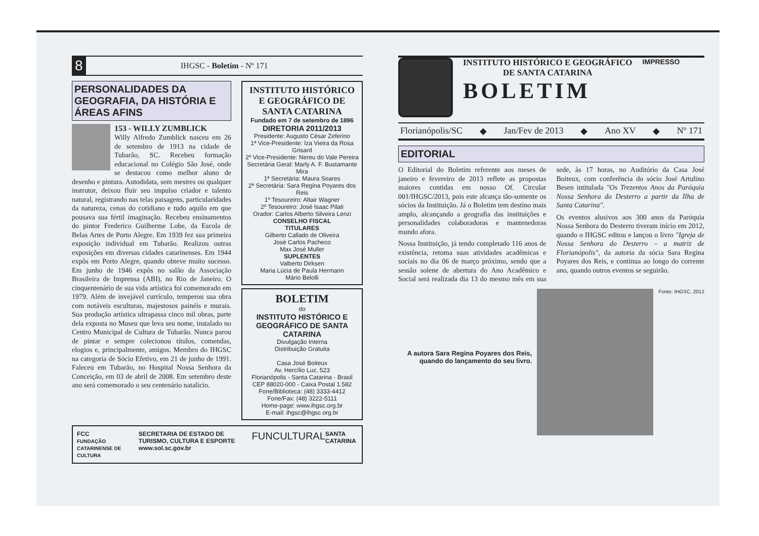8 IHGSC - Boletim - Nº 171
PERSONALIDADES DA GEOGRAFIA, DA HISTÓRIA E ÁREAS AFINS
153 - WILLY ZUMBLICK
Willy Alfredo Zumblick nasceu em 26 de setembro de 1913 na cidade de Tubarão, SC. Recebeu formação educacional no Colégio São José, onde se destacou como melhor aluno de desenho e pintura. Autodidata, sem mestres ou qualquer instrutor, deixou fluir seu impulso criador e talento natural, registrando nas telas paisagens, particularidades da natureza, cenas do cotidiano e tudo aquilo em que pousava sua fértil imaginação. Recebeu ensinamentos do pintor Frederico Guilherme Lobe, da Escola de Belas Artes de Porto Alegre. Em 1939 fez sua primeira exposição individual em Tubarão. Realizou outras exposições em diversas cidades catarinenses. Em 1944 expôs em Porto Alegre, quando obteve muito sucesso. Em junho de 1946 expôs no salão da Associação Brasileira de Imprensa (ABI), no Rio de Janeiro. O cinquentenário de sua vida artística foi comemorado em 1979. Além de invejável currículo, temperou sua obra com notáveis esculturas, majestosos painéis e murais. Sua produção artística ultrapassa cinco mil obras, parte dela exposta no Museu que leva seu nome, instalado no Centro Municipal de Cultura de Tubarão. Nunca parou de pintar e sempre colecionou títulos, comendas, elogios e, principalmente, amigos. Membro do IHGSC na categoria de Sócio Efetivo, em 21 de junho de 1991. Faleceu em Tubarão, no Hospital Nossa Senhora da Conceição, em 03 de abril de 2008. Em setembro deste ano será comemorado o seu centenário natalício.
INSTITUTO HISTÓRICO E GEOGRÁFICO DE SANTA CATARINA
Fundado em 7 de setembro de 1896
DIRETORIA 2011/2013
Presidente: Augusto César Zeferino
1ª Vice-Presidente: Iza Vieira da Rosa Grisard
2º Vice-Presidente: Nereu do Vale Pereira
Secretária Geral: Marly A. F. Bustamante Mira
1ª Secretária: Maura Soares
2ª Secretária: Sara Regina Poyares dos Reis
1º Tesoureiro: Altair Wagner
2º Tesoureiro: José Isaac Pilati
Orador: Carlos Alberto Silveira Lenzi
CONSELHO FISCAL
TITULARES
Gilberto Callado de Oliveira
José Carlos Pacheco
Max José Muller
SUPLENTES
Valberto Dirksen
Maria Lúcia de Paula Hermann
Mário Belolli
BOLETIM
do
INSTITUTO HISTÓRICO E GEOGRÁFICO DE SANTA CATARINA
Divulgação Interna
Distribuição Gratuita
Casa José Boiteux
Av. Hercílio Luz, 523
Florianópolis - Santa Catarina - Brasil
CEP 88020-000 - Caixa Postal 1.582
Fone/Biblioteca: (48) 3333-4412
Fone/Fax: (48) 3222-5111
Home-page: www.ihgsc.org.br
E-mail: ihgsc@ihgsc.org.br
FCC
FUNDAÇÃO CATARINENSE DE CULTURA SECRETARIA DE ESTADO DE TURISMO, CULTURA E ESPORTE
www.sol.sc.gov.br FUNCULTURAL SANTA CATARINA
INSTITUTO HISTÓRICO E GEOGRÁFICO
DE SANTA CATARINA
BOLETIM
IMPRESSO
Florianópolis/SC ◆ Jan/Fev de 2013 ◆ Ano XV ◆ Nº 171
EDITORIAL
O Editorial do Boletim referente aos meses de janeiro e fevereiro de 2013 reflete as propostas maiores contidas em nosso Of. Circular 001/IHGSC/2013, pois este alcança tão-somente os sócios da Instituição. Já o Boletim tem destino mais amplo, alcançando a geografia das instituições e personalidades colaboradoras e mantenedoras mundo afora.
Nossa Instituição, já tendo completado 116 anos de existência, retoma suas atividades acadêmicas e sociais no dia 06 de março próximo, sendo que a sessão solene de abertura do Ano Acadêmico e Social será realizada dia 13 do mesmo mês em sua sede, às 17 horas, no Auditório da Casa José Boiteux, com conferência do sócio José Artulino Besen intitulada "Os Trezentos Anos da Paróquia Nossa Senhora do Desterro a partir da Ilha de Santa Catarina".
Os eventos alusivos aos 300 anos da Paróquia Nossa Senhora do Desterro tiveram início em 2012, quando o IHGSC editou e lançou o livro "Igreja de Nossa Senhora do Desterro – a matriz de Florianópolis", da autoria da sócia Sara Regina Poyares dos Reis, e continua ao longo do corrente ano, quando outros eventos se seguirão.
A autora Sara Regina Poyares dos Reis, quando do lançamento do seu livro.
Fonte: IHGSC, 2012